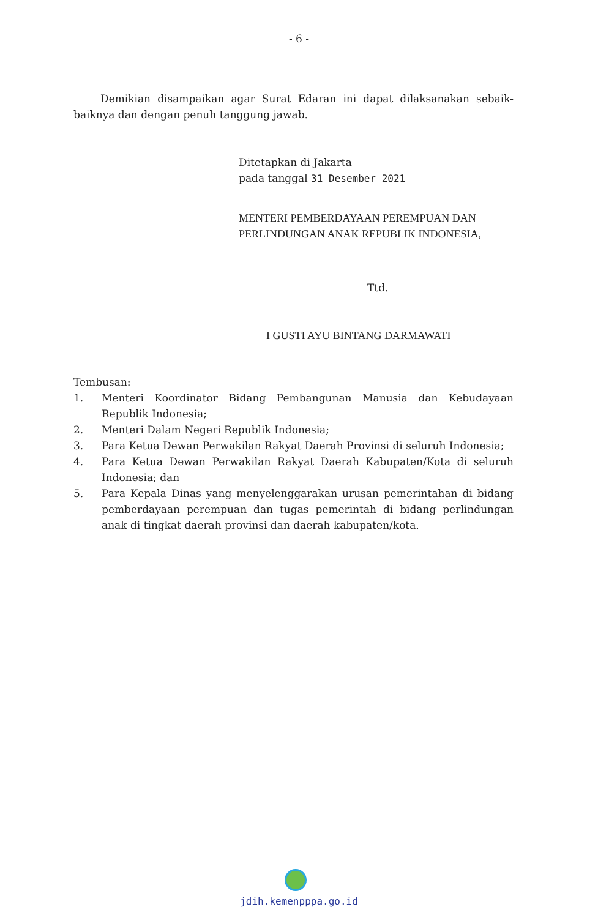- 6 -
Demikian disampaikan agar Surat Edaran ini dapat dilaksanakan sebaik-baiknya dan dengan penuh tanggung jawab.
Ditetapkan di Jakarta
pada tanggal 31 Desember 2021
MENTERI PEMBERDAYAAN PEREMPUAN DAN PERLINDUNGAN ANAK REPUBLIK INDONESIA,
Ttd.
I GUSTI AYU BINTANG DARMAWATI
Tembusan:
1. Menteri Koordinator Bidang Pembangunan Manusia dan Kebudayaan Republik Indonesia;
2. Menteri Dalam Negeri Republik Indonesia;
3. Para Ketua Dewan Perwakilan Rakyat Daerah Provinsi di seluruh Indonesia;
4. Para Ketua Dewan Perwakilan Rakyat Daerah Kabupaten/Kota di seluruh Indonesia; dan
5. Para Kepala Dinas yang menyelenggarakan urusan pemerintahan di bidang pemberdayaan perempuan dan tugas pemerintah di bidang perlindungan anak di tingkat daerah provinsi dan daerah kabupaten/kota.
jdih.kemenpppa.go.id